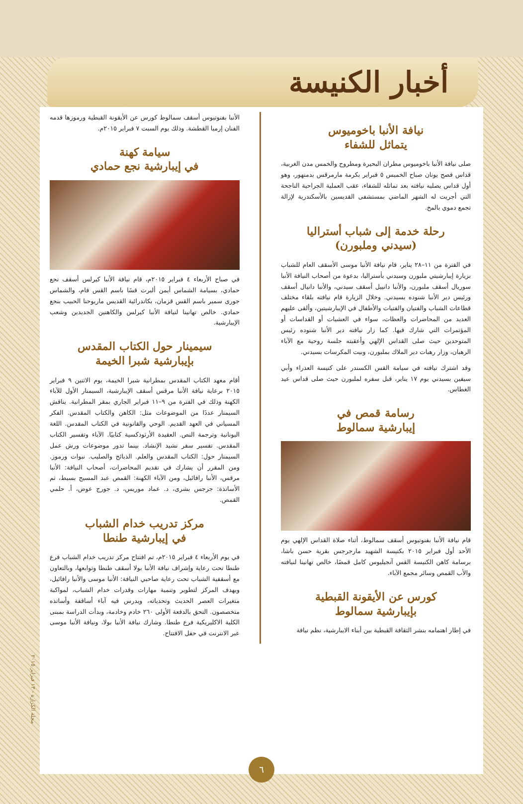أخبار الكنيسة
نيافة الأنبا باخوميوس
يتماثل للشفاء
صلى نيافة الأنبا باخوميوس مطران البحيرة ومطروح والخمس مدن الغربية، قداس فصح يونان صباح الخميس ٥ فبراير بكرمة مارمرقس بدمنهور، وهو أول قداس يصليه نيافته بعد تماثله للشفاء، عقب العملية الجراحية الناجحة التي أجريت له الشهر الماضي بمستشفى القديسين بالأسكندرية لإزالة تجمع دموي بالمخ.
رحلة خدمة إلى شباب أستراليا
(سيدني وملبورن)
في الفترة من ١١–٢٨ يناير، قام نيافة الأنبا موسى الأسقف العام للشباب بزيارة إيبارشيتي ملبورن وسيدني بأستراليا، بدعوة من أصحاب النيافة الأنبا سوريال أسقف ملبورن، والأنبا دانييل أسقف سيدني، والأنبا دانيال أسقف ورئيس دير الأنبا شنوده بسيدني. وخلال الزيارة قام نيافته بلقاء مختلف قطاعات الشباب والفتيان والفتيات والأطفال في الإيبارشيتين، وألقى عليهم العديد من المحاضرات والعظات، سواء في العشيات أو القداسات أو المؤتمرات التي شارك فيها. كما زار نيافته دير الأنبا شنوده رئيس المتوحدين حيث صلى القداس الإلهي وأعقبته جلسة روحية مع الآباء الرهبان، وزار رهبات دير الملاك بملبورن، وبيت المكرسات بسيدني.
وقد اشترك نيافته في سيامة القس الكسندر على كنيسة العذراء وأبي سيفين بسيدني يوم ١٧ يناير، قبل سفره لملبورن حيث صلى قداس عيد الغطاس.
رسامة قمص في
إيبارشية سمالوط
قام نيافة الأنبا بفنوتيوس أسقف سمالوط، أثناء صلاة القداس الإلهي يوم الأحد أول فبراير ٢٠١٥ بكنيسة الشهيد مارجرجس بقرية حسن باشا، برسامة كاهن الكنيسة القس آنجيليوس كامل قمصًا، خالص تهانينا لنيافته والأب القمص وسائر مجمع الآباء.
كورس عن الأيقونة القبطية
بإيبارشية سمالوط
في إطار اهتمامه بنشر الثقافة القبطية بين أبناء الايبارشية، نظم نيافة
الأنبا بفنوتيوس أسقف سمالوط كورس عن الأيقونة القبطية ورموزها قدمه الفنان إرميا القطشة. وذلك يوم السبت ٧ فبراير ٢٠١٥م.
سيامة كهنة
في إيبارشية نجع حمادي
في صباح الأربعاء ٤ فبراير ٢٠١٥م، قام نيافة الأنبا كيرلس أسقف نجع حمادي، بسيامة الشماس أيمن ألبرت قسًا باسم القس فام، والشماس جورى سمير باسم القس قزمان، بكاتدرائية القديس ماريوحنا الحبيب بنجع حمادي. خالص تهانينا لنيافة الأنبا كيرلس والكاهنين الجديدين وشعب الإيبارشية.
سيمينار حول الكتاب المقدس
بإيبارشية شبرا الخيمة
أقام معهد الكتاب المقدس بمطرانية شبرا الخيمة، يوم الاثنين ٩ فبراير ٢٠١٥ برعاية نيافة الأنبا مرقس أسقف الإيبارشية، السيمنار الأول للآباء الكهنة وذلك في الفترة من ٩–١١ فبراير الجاري بمقر المطرانية. يناقش السيمنار عددًا من الموضوعات مثل: الكاهن والكتاب المقدس. الفكر المسياني في العهد القديم. الوحي والقانونية في الكتاب المقدس. اللغة اليونانية وترجمة النص. العقيدة الأرثوذكسية كتابيًا. الآباء وتفسير الكتاب المقدس. تفسير سفر نشيد الإنشاد. بينما تدور موضوعات ورش عمل السيمنار حول: الكتاب المقدس والعلم. الذبائح والصليب. نبوات ورموز. ومن المقرر أن يشارك في تقديم المحاضرات، أصحاب النيافة: الأنبا مرقس، الأنبا رافائيل، ومن الآباء الكهنة: القمص عبد المسيح بسيط، ثم الأساتذة: جرجس بشرى، د. عماد موريس، د. جورج عوض، أ. حلمي القمص.
مركز تدريب خدام الشباب
في إيبارشية طنطا
في يوم الأربعاء ٤ فبراير ٢٠١٥م، تم افتتاح مركز تدريب خدام الشباب فرع طنطا تحت رعاية وإشراف نيافة الأنبا بولا أسقف طنطا وتوابعها، وبالتعاون مع أسقفية الشباب تحت رعاية صاحبي النيافة: الأنبا موسى والأنبا رافائيل، ويهدف المركز لتطوير وتنمية مهارات وقدرات خدام الشباب، لمواكبة متغيرات العصر الحديث وتحدياته، ويدرس فيه آباء أساقفة وأساتذه متخصصون. التحق بالدفعة الأولى ٢٦٠ خادم وخادمة، وبدأت الدراسة بمبنى الكلية الاكليريكية فرع طنطا. وشارك نيافة الأنبا بولا، ونيافة الأنبا موسى عبر الانترنت في حفل الافتتاح.
مجلة الكرازة - ١٣ فبراير ٢٠١٥
٦